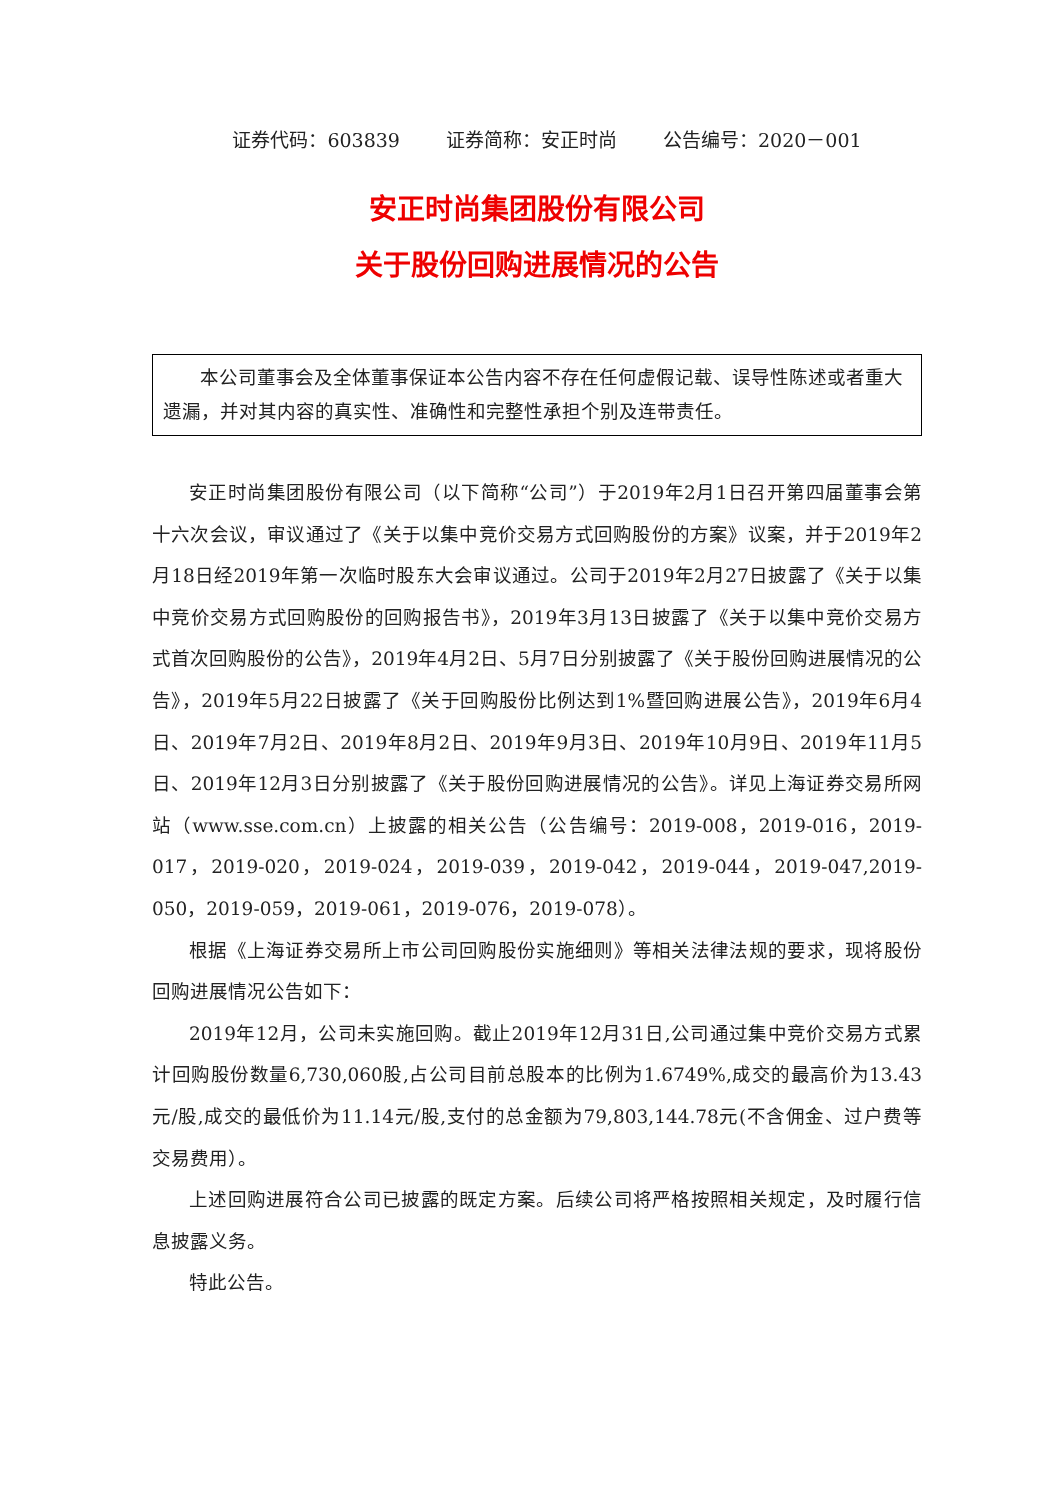证券代码：603839 证券简称：安正时尚 公告编号：2020－001
安正时尚集团股份有限公司
关于股份回购进展情况的公告
本公司董事会及全体董事保证本公告内容不存在任何虚假记载、误导性陈述或者重大遗漏，并对其内容的真实性、准确性和完整性承担个别及连带责任。
安正时尚集团股份有限公司（以下简称“公司”）于2019年2月1日召开第四届董事会第十六次会议，审议通过了《关于以集中竞价交易方式回购股份的方案》议案，并于2019年2月18日经2019年第一次临时股东大会审议通过。公司于2019年2月27日披露了《关于以集中竞价交易方式回购股份的回购报告书》，2019年3月13日披露了《关于以集中竞价交易方式首次回购股份的公告》，2019年4月2日、5月7日分别披露了《关于股份回购进展情况的公告》，2019年5月22日披露了《关于回购股份比例达到1%暨回购进展公告》，2019年6月4日、2019年7月2日、2019年8月2日、2019年9月3日、2019年10月9日、2019年11月5日、2019年12月3日分别披露了《关于股份回购进展情况的公告》。详见上海证券交易所网站（www.sse.com.cn）上披露的相关公告（公告编号：2019-008，2019-016，2019-017，2019-020，2019-024，2019-039，2019-042，2019-044，2019-047,2019-050，2019-059，2019-061，2019-076，2019-078）。
根据《上海证券交易所上市公司回购股份实施细则》等相关法律法规的要求，现将股份回购进展情况公告如下：
2019年12月，公司未实施回购。截止2019年12月31日,公司通过集中竞价交易方式累计回购股份数量6,730,060股,占公司目前总股本的比例为1.6749%,成交的最高价为13.43元/股,成交的最低价为11.14元/股,支付的总金额为79,803,144.78元(不含佣金、过户费等交易费用）。
上述回购进展符合公司已披露的既定方案。后续公司将严格按照相关规定，及时履行信息披露义务。
特此公告。